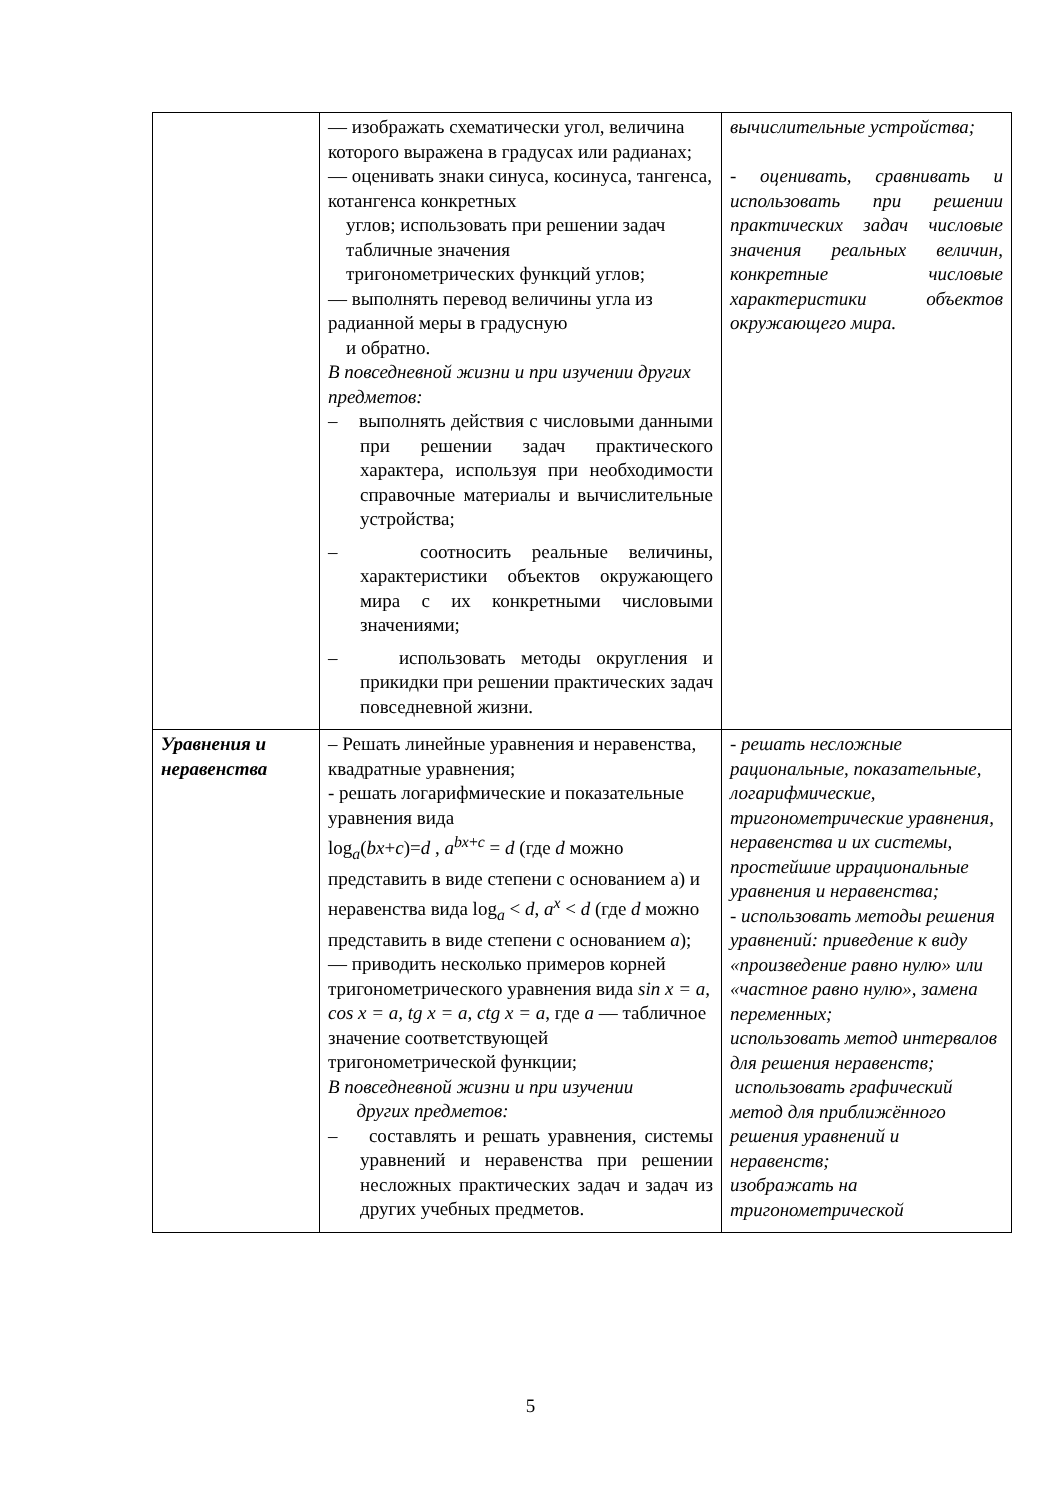| | — изображать схематически угол, величина которого выражена в градусах или радианах; — оценивать знаки синуса, косинуса, тангенса, котангенса конкретных углов; использовать при решении задач табличные значения тригонометрических функций углов; — выполнять перевод величины угла из радианной меры в градусную и обратно. В повседневной жизни и при изучении других предметов: – выполнять действия с числовыми данными при решении задач практического характера, используя при необходимости справочные материалы и вычислительные устройства; – соотносить реальные величины, характеристики объектов окружающего мира с их конкретными числовыми значениями; – использовать методы округления и прикидки при решении практических задач повседневной жизни. | вычислительные устройства; - оценивать, сравнивать и использовать при решении практических задач числовые значения реальных величин, конкретные числовые характеристики объектов окружающего мира. |
| Уравнения и неравенства | – Решать линейные уравнения и неравенства, квадратные уравнения; - решать логарифмические и показательные уравнения вида log<sub>a</sub>( bx + c )= d , a<sup>bx+c</sup> = d (где d можно представить в виде степени с основанием а) и неравенства вида log<sub>a</sub> < d , a<sup>x</sup> < d (где d можно представить в виде степени с основанием a ); — приводить несколько примеров корней тригонометрического уравнения вида sin x = a, cos x = a, tg x = a, ctg x = a , где a — табличное значение соответствующей тригонометрической функции; В повседневной жизни и при изучении другиx предметов: – составлять и решать уравнения, системы уравнений и неравенства при решении несложных практических задач и задач из других учебных предметов. | - решать несложные рациональные, показательные, логарифмические, тригонометрические уравнения, неравенства и их системы, простейшие иррациональные уравнения и неравенства; - использовать методы решения уравнений: приведение к виду «произведение равно нулю» или «частное равно нулю», замена переменных; использовать метод интервалов для решения неравенств; использовать графический метод для приближённого решения уравнений и неравенств; изображать на тригонометрической |
5